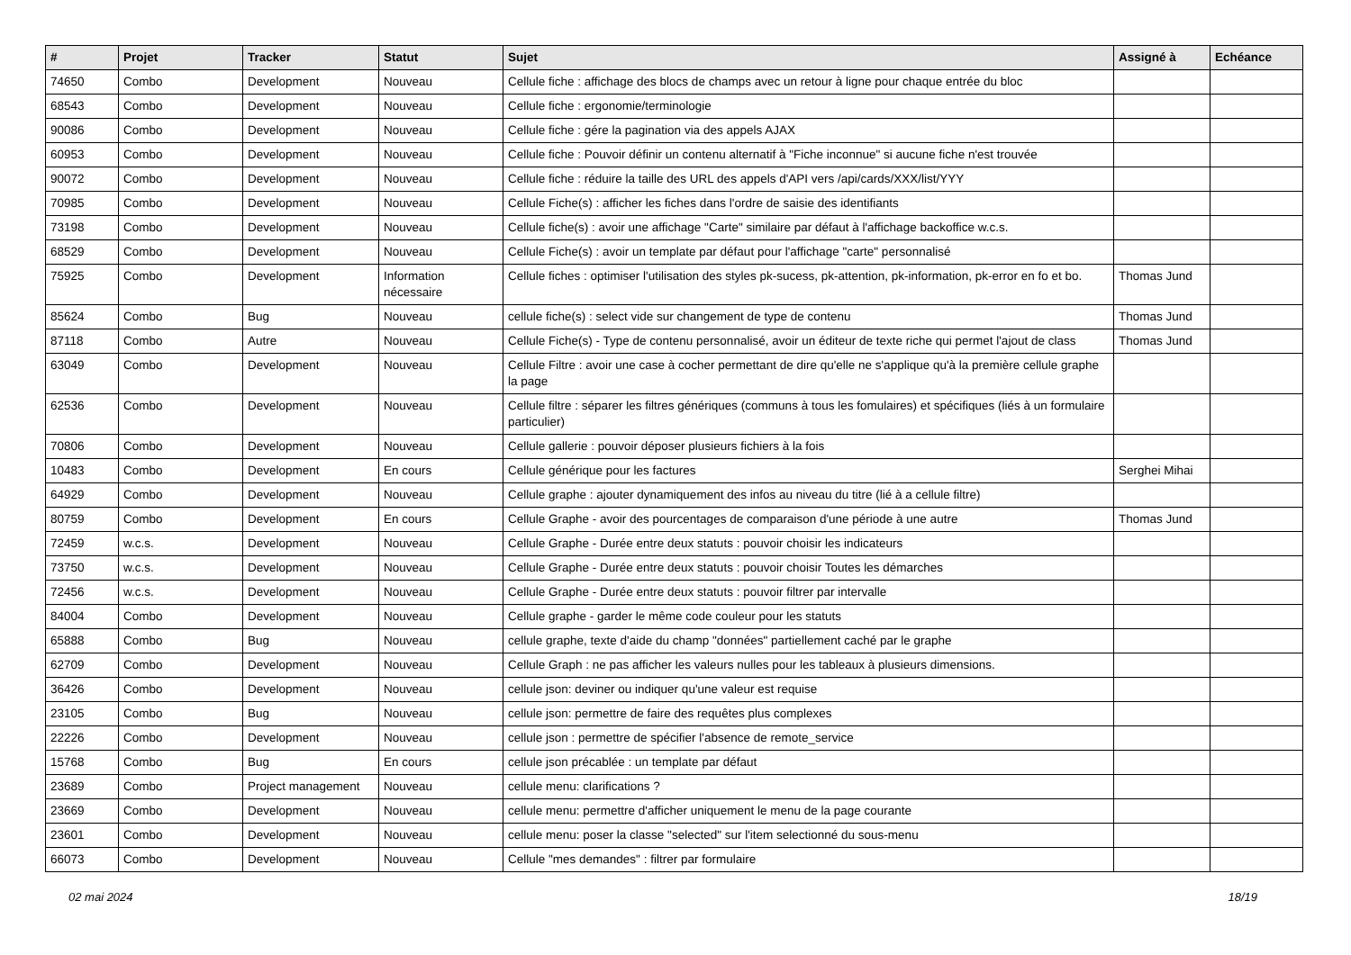| # | Projet | Tracker | Statut | Sujet | Assigné à | Echéance |
| --- | --- | --- | --- | --- | --- | --- |
| 74650 | Combo | Development | Nouveau | Cellule fiche : affichage des blocs de champs avec un retour à ligne pour chaque entrée du bloc | | |
| 68543 | Combo | Development | Nouveau | Cellule fiche : ergonomie/terminologie | | |
| 90086 | Combo | Development | Nouveau | Cellule fiche : gére la pagination via des appels AJAX | | |
| 60953 | Combo | Development | Nouveau | Cellule fiche : Pouvoir définir un contenu alternatif à "Fiche inconnue" si aucune fiche n'est trouvée | | |
| 90072 | Combo | Development | Nouveau | Cellule fiche : réduire la taille des URL des appels d'API vers /api/cards/XXX/list/YYY | | |
| 70985 | Combo | Development | Nouveau | Cellule Fiche(s) : afficher les fiches dans l'ordre de saisie des identifiants | | |
| 73198 | Combo | Development | Nouveau | Cellule fiche(s) : avoir une affichage "Carte" similaire par défaut à l'affichage backoffice w.c.s. | | |
| 68529 | Combo | Development | Nouveau | Cellule Fiche(s) : avoir un template par défaut pour l'affichage "carte" personnalisé | | |
| 75925 | Combo | Development | Information nécessaire | Cellule fiches : optimiser l'utilisation des styles pk-sucess, pk-attention, pk-information, pk-error en fo et bo. | Thomas Jund | |
| 85624 | Combo | Bug | Nouveau | cellule fiche(s) : select vide sur changement de type de contenu | Thomas Jund | |
| 87118 | Combo | Autre | Nouveau | Cellule Fiche(s) - Type de contenu personnalisé, avoir un éditeur de texte riche qui permet l'ajout de class | Thomas Jund | |
| 63049 | Combo | Development | Nouveau | Cellule Filtre : avoir une case à cocher permettant de dire qu'elle ne s'applique qu'à la première cellule graphe la page | | |
| 62536 | Combo | Development | Nouveau | Cellule filtre : séparer les filtres génériques (communs à tous les fomulaires) et spécifiques (liés à un formulaire particulier) | | |
| 70806 | Combo | Development | Nouveau | Cellule gallerie : pouvoir déposer plusieurs fichiers à la fois | | |
| 10483 | Combo | Development | En cours | Cellule générique pour les factures | Serghei Mihai | |
| 64929 | Combo | Development | Nouveau | Cellule graphe : ajouter dynamiquement des infos au niveau du titre (lié à a cellule filtre) | | |
| 80759 | Combo | Development | En cours | Cellule Graphe - avoir des pourcentages de comparaison d'une période à une autre | Thomas Jund | |
| 72459 | w.c.s. | Development | Nouveau | Cellule Graphe - Durée entre deux statuts : pouvoir choisir les indicateurs | | |
| 73750 | w.c.s. | Development | Nouveau | Cellule Graphe - Durée entre deux statuts : pouvoir choisir Toutes les démarches | | |
| 72456 | w.c.s. | Development | Nouveau | Cellule Graphe - Durée entre deux statuts : pouvoir filtrer par intervalle | | |
| 84004 | Combo | Development | Nouveau | Cellule graphe - garder le même code couleur pour les statuts | | |
| 65888 | Combo | Bug | Nouveau | cellule graphe, texte d'aide du champ "données" partiellement caché par le graphe | | |
| 62709 | Combo | Development | Nouveau | Cellule Graph : ne pas afficher les valeurs nulles pour les tableaux à plusieurs dimensions. | | |
| 36426 | Combo | Development | Nouveau | cellule json: deviner ou indiquer qu'une valeur est requise | | |
| 23105 | Combo | Bug | Nouveau | cellule json: permettre de faire des requêtes plus complexes | | |
| 22226 | Combo | Development | Nouveau | cellule json : permettre de spécifier l'absence de remote_service | | |
| 15768 | Combo | Bug | En cours | cellule json précablée : un template par défaut | | |
| 23689 | Combo | Project management | Nouveau | cellule menu: clarifications ? | | |
| 23669 | Combo | Development | Nouveau | cellule menu: permettre d'afficher uniquement le menu de la page courante | | |
| 23601 | Combo | Development | Nouveau | cellule menu: poser la classe "selected" sur l'item selectionné du sous-menu | | |
| 66073 | Combo | Development | Nouveau | Cellule "mes demandes" : filtrer par formulaire | | |
02 mai 2024 18/19